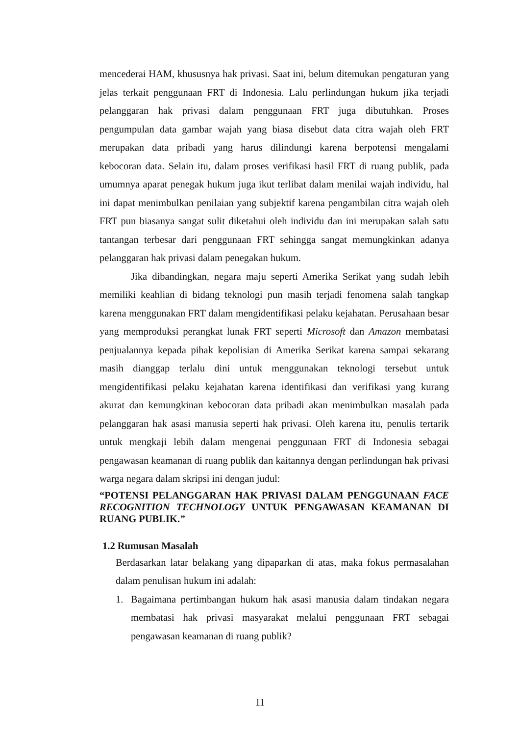mencederai HAM, khususnya hak privasi. Saat ini, belum ditemukan pengaturan yang jelas terkait penggunaan FRT di Indonesia. Lalu perlindungan hukum jika terjadi pelanggaran hak privasi dalam penggunaan FRT juga dibutuhkan. Proses pengumpulan data gambar wajah yang biasa disebut data citra wajah oleh FRT merupakan data pribadi yang harus dilindungi karena berpotensi mengalami kebocoran data. Selain itu, dalam proses verifikasi hasil FRT di ruang publik, pada umumnya aparat penegak hukum juga ikut terlibat dalam menilai wajah individu, hal ini dapat menimbulkan penilaian yang subjektif karena pengambilan citra wajah oleh FRT pun biasanya sangat sulit diketahui oleh individu dan ini merupakan salah satu tantangan terbesar dari penggunaan FRT sehingga sangat memungkinkan adanya pelanggaran hak privasi dalam penegakan hukum.
Jika dibandingkan, negara maju seperti Amerika Serikat yang sudah lebih memiliki keahlian di bidang teknologi pun masih terjadi fenomena salah tangkap karena menggunakan FRT dalam mengidentifikasi pelaku kejahatan. Perusahaan besar yang memproduksi perangkat lunak FRT seperti Microsoft dan Amazon membatasi penjualannya kepada pihak kepolisian di Amerika Serikat karena sampai sekarang masih dianggap terlalu dini untuk menggunakan teknologi tersebut untuk mengidentifikasi pelaku kejahatan karena identifikasi dan verifikasi yang kurang akurat dan kemungkinan kebocoran data pribadi akan menimbulkan masalah pada pelanggaran hak asasi manusia seperti hak privasi. Oleh karena itu, penulis tertarik untuk mengkaji lebih dalam mengenai penggunaan FRT di Indonesia sebagai pengawasan keamanan di ruang publik dan kaitannya dengan perlindungan hak privasi warga negara dalam skripsi ini dengan judul:
“POTENSI PELANGGARAN HAK PRIVASI DALAM PENGGUNAAN FACE RECOGNITION TECHNOLOGY UNTUK PENGAWASAN KEAMANAN DI RUANG PUBLIK.”
1.2 Rumusan Masalah
Berdasarkan latar belakang yang dipaparkan di atas, maka fokus permasalahan dalam penulisan hukum ini adalah:
1. Bagaimana pertimbangan hukum hak asasi manusia dalam tindakan negara membatasi hak privasi masyarakat melalui penggunaan FRT sebagai pengawasan keamanan di ruang publik?
11